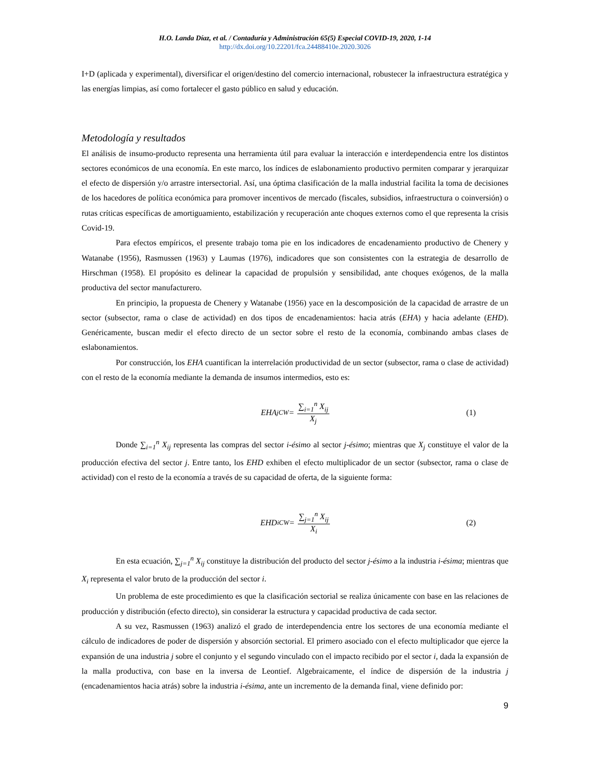H.O. Landa Díaz, et al. / Contaduría y Administración 65(5) Especial COVID-19, 2020, 1-14
http://dx.doi.org/10.22201/fca.24488410e.2020.3026
I+D (aplicada y experimental), diversificar el origen/destino del comercio internacional, robustecer la infraestructura estratégica y las energías limpias, así como fortalecer el gasto público en salud y educación.
Metodología y resultados
El análisis de insumo-producto representa una herramienta útil para evaluar la interacción e interdependencia entre los distintos sectores económicos de una economía. En este marco, los índices de eslabonamiento productivo permiten comparar y jerarquizar el efecto de dispersión y/o arrastre intersectorial. Así, una óptima clasificación de la malla industrial facilita la toma de decisiones de los hacedores de política económica para promover incentivos de mercado (fiscales, subsidios, infraestructura o coinversión) o rutas críticas específicas de amortiguamiento, estabilización y recuperación ante choques externos como el que representa la crisis Covid-19.
Para efectos empíricos, el presente trabajo toma pie en los indicadores de encadenamiento productivo de Chenery y Watanabe (1956), Rasmussen (1963) y Laumas (1976), indicadores que son consistentes con la estrategia de desarrollo de Hirschman (1958). El propósito es delinear la capacidad de propulsión y sensibilidad, ante choques exógenos, de la malla productiva del sector manufacturero.
En principio, la propuesta de Chenery y Watanabe (1956) yace en la descomposición de la capacidad de arrastre de un sector (subsector, rama o clase de actividad) en dos tipos de encadenamientos: hacia atrás (EHA) y hacia adelante (EHD). Genéricamente, buscan medir el efecto directo de un sector sobre el resto de la economía, combinando ambas clases de eslabonamientos.
Por construcción, los EHA cuantifican la interrelación productividad de un sector (subsector, rama o clase de actividad) con el resto de la economía mediante la demanda de insumos intermedios, esto es:
EHA<sub>j</sub><sup>CW</sup> = ∑<sub>i=1</sub><sup>n</sup> X<sub>ij</sub> X<sub>j</sub> (1)
Donde ∑<sub>i=1</sub><sup>n</sup> X<sub>ij</sub> representa las compras del sector i-ésimo al sector j-ésimo; mientras que X<sub>j</sub> constituye el valor de la producción efectiva del sector j. Entre tanto, los EHD exhiben el efecto multiplicador de un sector (subsector, rama o clase de actividad) con el resto de la economía a través de su capacidad de oferta, de la siguiente forma:
EHD<sub>i</sub><sup>CW</sup> = ∑<sub>j=1</sub><sup>n</sup> X<sub>ij</sub> X<sub>i</sub> (2)
En esta ecuación, ∑<sub>j=1</sub><sup>n</sup> X<sub>ij</sub> constituye la distribución del producto del sector j-ésimo a la industria i-ésima; mientras que X<sub>i</sub> representa el valor bruto de la producción del sector i.
Un problema de este procedimiento es que la clasificación sectorial se realiza únicamente con base en las relaciones de producción y distribución (efecto directo), sin considerar la estructura y capacidad productiva de cada sector.
A su vez, Rasmussen (1963) analizó el grado de interdependencia entre los sectores de una economía mediante el cálculo de indicadores de poder de dispersión y absorción sectorial. El primero asociado con el efecto multiplicador que ejerce la expansión de una industria j sobre el conjunto y el segundo vinculado con el impacto recibido por el sector i, dada la expansión de la malla productiva, con base en la inversa de Leontief. Algebraicamente, el índice de dispersión de la industria j (encadenamientos hacia atrás) sobre la industria i-ésima, ante un incremento de la demanda final, viene definido por:
9